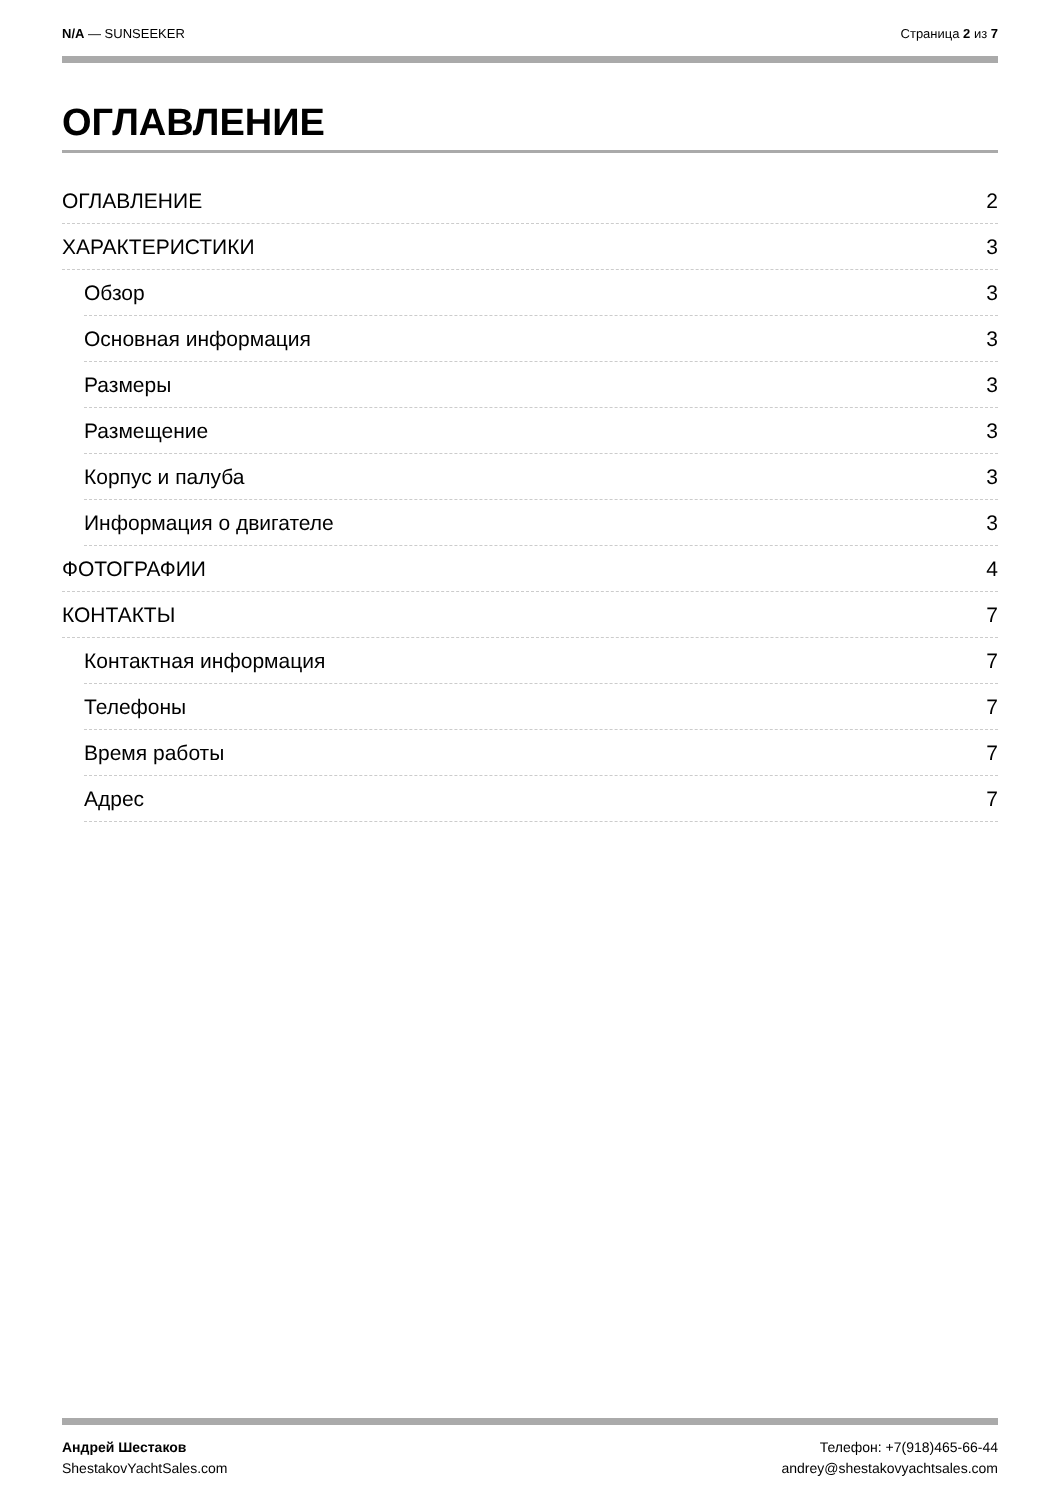N/A — SUNSEEKER Страница 2 из 7
ОГЛАВЛЕНИЕ
ОГЛАВЛЕНИЕ 2
ХАРАКТЕРИСТИКИ 3
Обзор 3
Основная информация 3
Размеры 3
Размещение 3
Корпус и палуба 3
Информация о двигателе 3
ФОТОГРАФИИ 4
КОНТАКТЫ 7
Контактная информация 7
Телефоны 7
Время работы 7
Адрес 7
Андрей Шестаков
ShestakovYachtSales.com
Телефон: +7(918)465-66-44
andrey@shestakovyachtsales.com